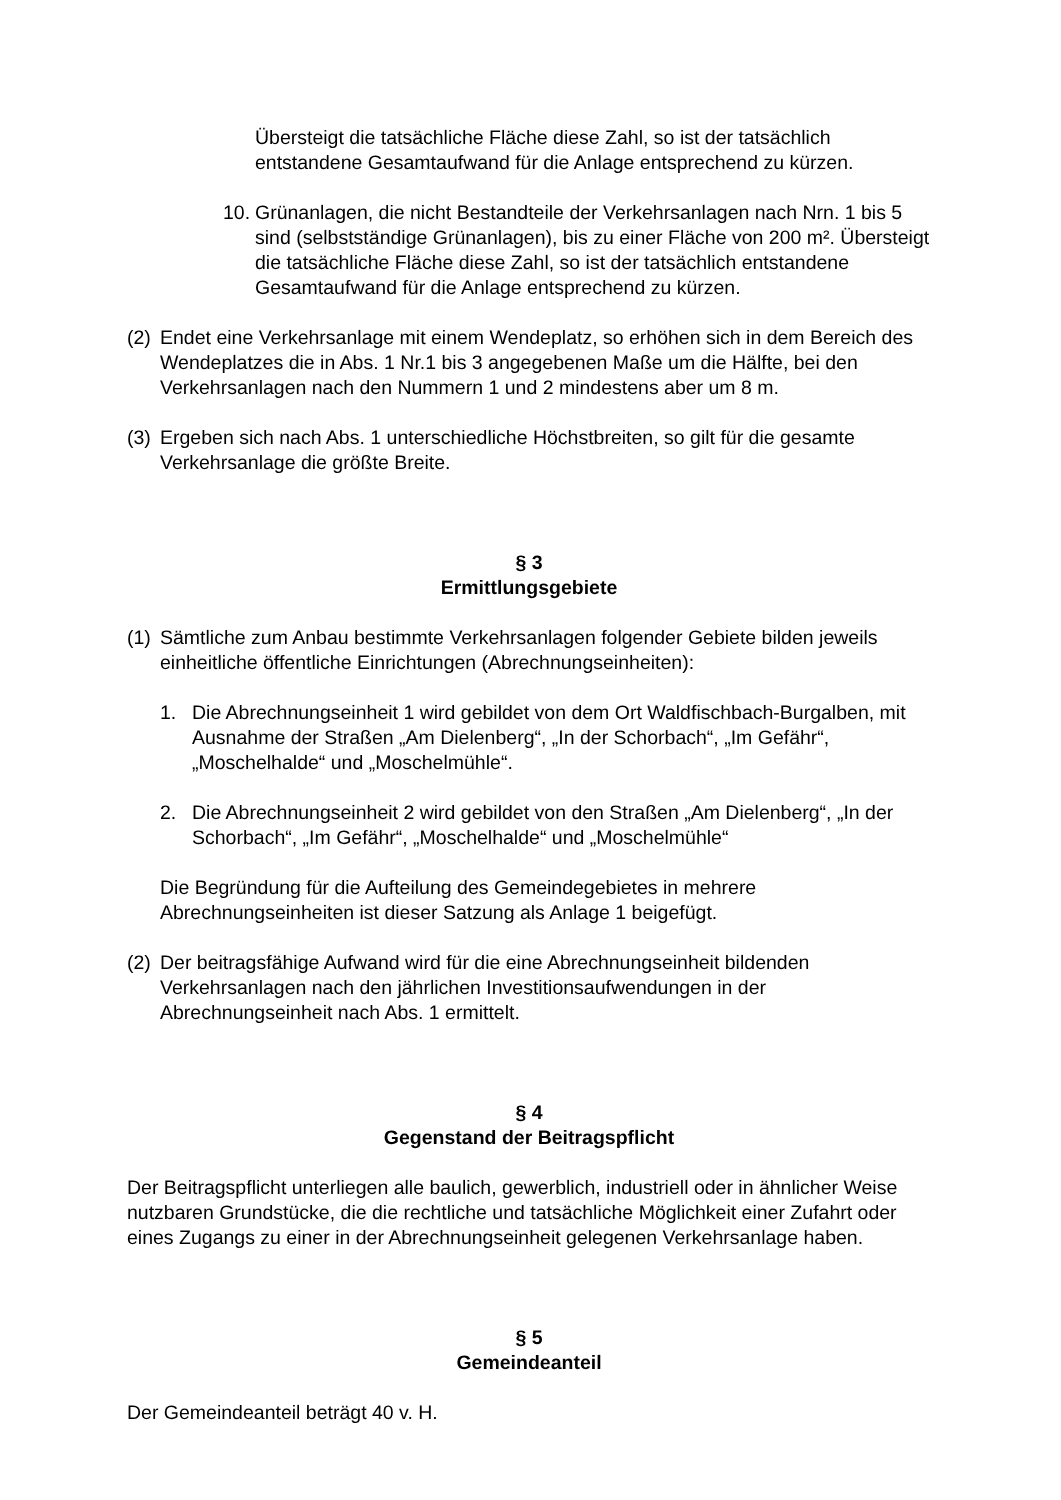Übersteigt die tatsächliche Fläche diese Zahl, so ist der tatsächlich entstandene Gesamtaufwand für die Anlage entsprechend zu kürzen.
10. Grünanlagen, die nicht Bestandteile der Verkehrsanlagen nach Nrn. 1 bis 5 sind (selbstständige Grünanlagen), bis zu einer Fläche von 200 m². Übersteigt die tatsächliche Fläche diese Zahl, so ist der tatsächlich entstandene Gesamtaufwand für die Anlage entsprechend zu kürzen.
(2) Endet eine Verkehrsanlage mit einem Wendeplatz, so erhöhen sich in dem Bereich des Wendeplatzes die in Abs. 1 Nr.1 bis 3 angegebenen Maße um die Hälfte, bei den Verkehrsanlagen nach den Nummern 1 und 2 mindestens aber um 8 m.
(3) Ergeben sich nach Abs. 1 unterschiedliche Höchstbreiten, so gilt für die gesamte Verkehrsanlage die größte Breite.
§ 3
Ermittlungsgebiete
(1)
Sämtliche zum Anbau bestimmte Verkehrsanlagen folgender Gebiete bilden jeweils einheitliche öffentliche Einrichtungen (Abrechnungseinheiten):
1. Die Abrechnungseinheit 1 wird gebildet von dem Ort Waldfischbach-Burgalben, mit Ausnahme der Straßen „Am Dielenberg“, „In der Schorbach“, „Im Gefähr“, „Moschelhalde“ und „Moschelmühle“.
2. Die Abrechnungseinheit 2 wird gebildet von den Straßen „Am Dielenberg“, „In der Schorbach“, „Im Gefähr“, „Moschelhalde“ und „Moschelmühle“
Die Begründung für die Aufteilung des Gemeindegebietes in mehrere Abrechnungseinheiten ist dieser Satzung als Anlage 1 beigefügt.
(2) Der beitragsfähige Aufwand wird für die eine Abrechnungseinheit bildenden Verkehrsanlagen nach den jährlichen Investitionsaufwendungen in der Abrechnungseinheit nach Abs. 1 ermittelt.
§ 4
Gegenstand der Beitragspflicht
Der Beitragspflicht unterliegen alle baulich, gewerblich, industriell oder in ähnlicher Weise nutzbaren Grundstücke, die die rechtliche und tatsächliche Möglichkeit einer Zufahrt oder eines Zugangs zu einer in der Abrechnungseinheit gelegenen Verkehrsanlage haben.
§ 5
Gemeindeanteil
Der Gemeindeanteil beträgt 40 v. H.